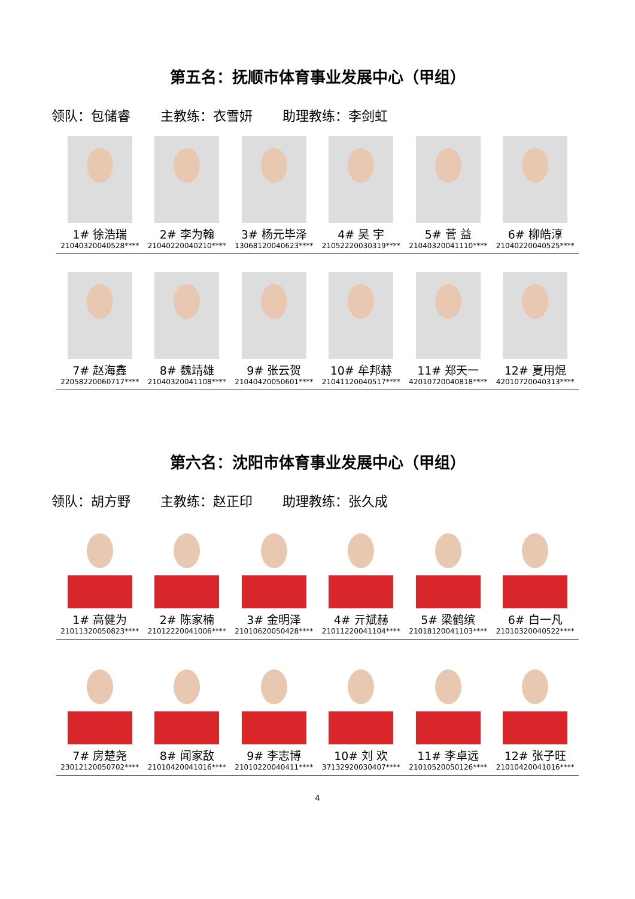第五名：抚顺市体育事业发展中心（甲组）
领队：包储睿 主教练：衣雪妍 助理教练：李剑虹
1# 徐浩瑞
21040320040528****
2# 李为翰
21040220040210****
3# 杨元毕泽
13068120040623****
4# 吴 宇
21052220030319****
5# 菅 益
21040320041110****
6# 柳皓淳
21040220040525****
7# 赵海鑫
22058220060717****
8# 魏靖雄
21040320041108****
9# 张云贺
21040420050601****
10# 牟邦赫
21041120040517****
11# 郑天一
42010720040818****
12# 夏用焜
42010720040313****
第六名：沈阳市体育事业发展中心（甲组）
领队：胡方野 主教练：赵正印 助理教练：张久成
1# 高健为
21011320050823****
2# 陈家楠
21012220041006****
3# 金明泽
21010620050428****
4# 亓斌赫
21011220041104****
5# 梁鹤缤
21018120041103****
6# 白一凡
21010320040522****
7# 房楚尧
23012120050702****
8# 闻家敌
21010420041016****
9# 李志博
21010220040411****
10# 刘 欢
37132920030407****
11# 李卓远
21010520050126****
12# 张子旺
21010420041016****
4